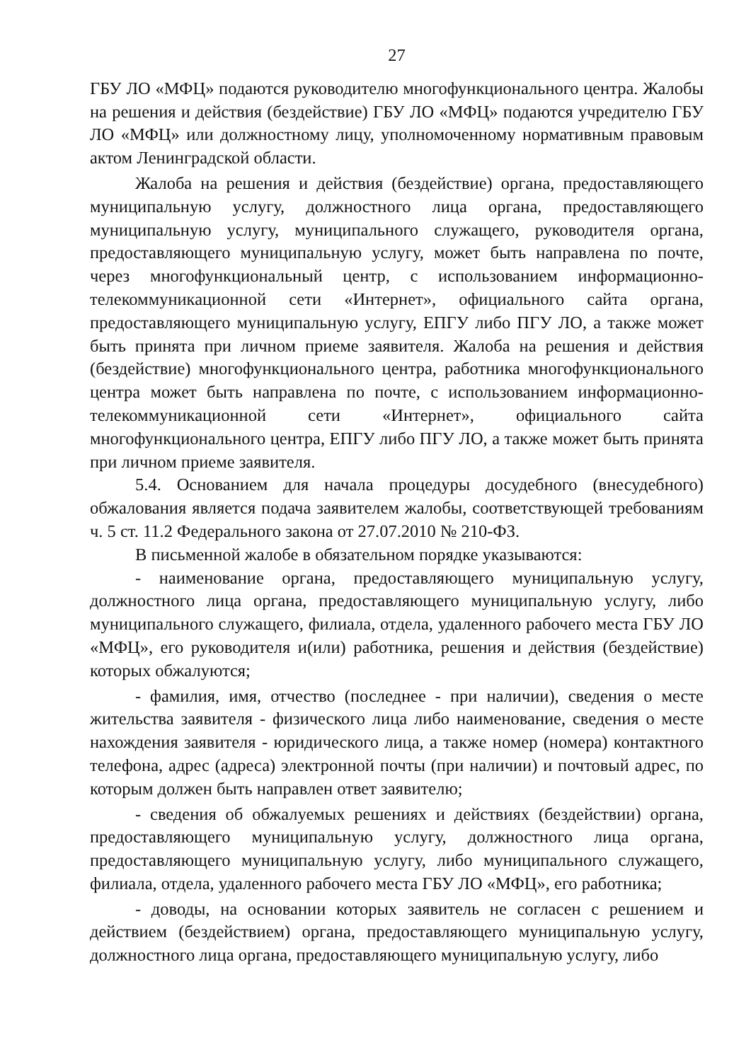27
ГБУ ЛО «МФЦ» подаются руководителю многофункционального центра. Жалобы на решения и действия (бездействие) ГБУ ЛО «МФЦ» подаются учредителю ГБУ ЛО «МФЦ» или должностному лицу, уполномоченному нормативным правовым актом Ленинградской области.
Жалоба на решения и действия (бездействие) органа, предоставляющего муниципальную услугу, должностного лица органа, предоставляющего муниципальную услугу, муниципального служащего, руководителя органа, предоставляющего муниципальную услугу, может быть направлена по почте, через многофункциональный центр, с использованием информационно-телекоммуникационной сети «Интернет», официального сайта органа, предоставляющего муниципальную услугу, ЕПГУ либо ПГУ ЛО, а также может быть принята при личном приеме заявителя. Жалоба на решения и действия (бездействие) многофункционального центра, работника многофункционального центра может быть направлена по почте, с использованием информационно-телекоммуникационной сети «Интернет», официального сайта многофункционального центра, ЕПГУ либо ПГУ ЛО, а также может быть принята при личном приеме заявителя.
5.4. Основанием для начала процедуры досудебного (внесудебного) обжалования является подача заявителем жалобы, соответствующей требованиям ч. 5 ст. 11.2 Федерального закона от 27.07.2010 № 210-ФЗ.
В письменной жалобе в обязательном порядке указываются:
- наименование органа, предоставляющего муниципальную услугу, должностного лица органа, предоставляющего муниципальную услугу, либо муниципального служащего, филиала, отдела, удаленного рабочего места ГБУ ЛО «МФЦ», его руководителя и(или) работника, решения и действия (бездействие) которых обжалуются;
- фамилия, имя, отчество (последнее - при наличии), сведения о месте жительства заявителя - физического лица либо наименование, сведения о месте нахождения заявителя - юридического лица, а также номер (номера) контактного телефона, адрес (адреса) электронной почты (при наличии) и почтовый адрес, по которым должен быть направлен ответ заявителю;
- сведения об обжалуемых решениях и действиях (бездействии) органа, предоставляющего муниципальную услугу, должностного лица органа, предоставляющего муниципальную услугу, либо муниципального служащего, филиала, отдела, удаленного рабочего места ГБУ ЛО «МФЦ», его работника;
- доводы, на основании которых заявитель не согласен с решением и действием (бездействием) органа, предоставляющего муниципальную услугу, должностного лица органа, предоставляющего муниципальную услугу, либо